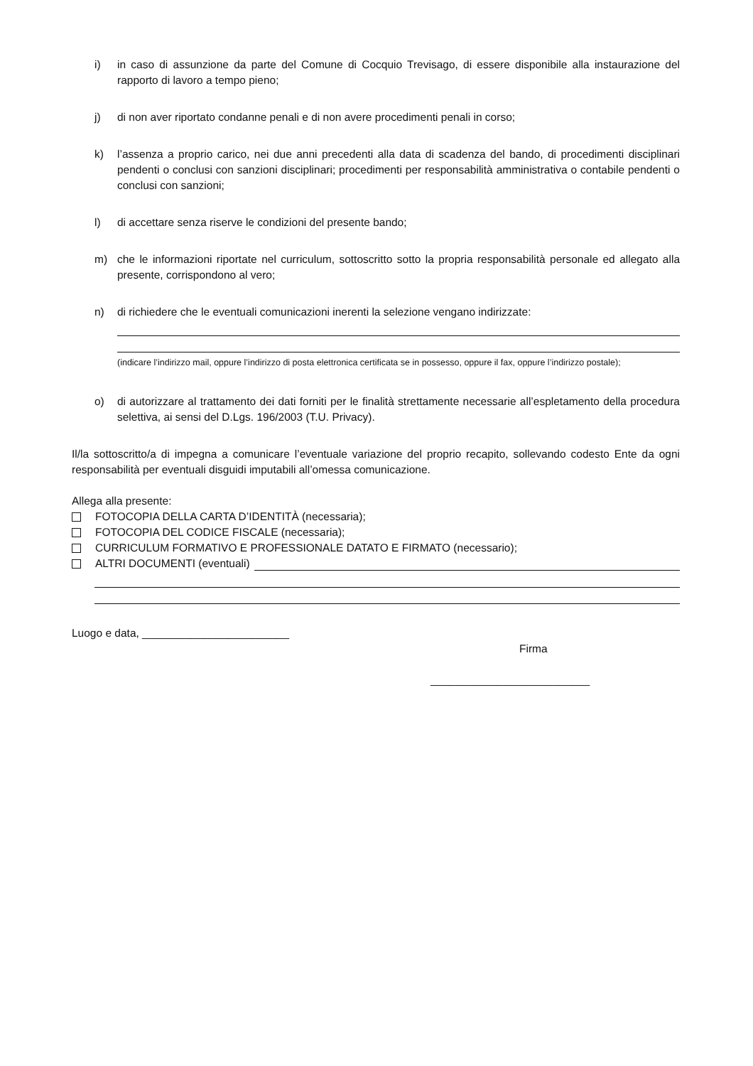i) in caso di assunzione da parte del Comune di Cocquio Trevisago, di essere disponibile alla instaurazione del rapporto di lavoro a tempo pieno;
j) di non aver riportato condanne penali e di non avere procedimenti penali in corso;
k) l’assenza a proprio carico, nei due anni precedenti alla data di scadenza del bando, di procedimenti disciplinari pendenti o conclusi con sanzioni disciplinari; procedimenti per responsabilità amministrativa o contabile pendenti o conclusi con sanzioni;
l) di accettare senza riserve le condizioni del presente bando;
m) che le informazioni riportate nel curriculum, sottoscritto sotto la propria responsabilità personale ed allegato alla presente, corrispondono al vero;
n) di richiedere che le eventuali comunicazioni inerenti la selezione vengano indirizzate:
(indicare l’indirizzo mail, oppure l’indirizzo di posta elettronica certificata se in possesso, oppure il fax, oppure l’indirizzo postale);
o) di autorizzare al trattamento dei dati forniti per le finalità strettamente necessarie all’espletamento della procedura selettiva, ai sensi del D.Lgs. 196/2003 (T.U. Privacy).
Il/la sottoscritto/a di impegna a comunicare l’eventuale variazione del proprio recapito, sollevando codesto Ente da ogni responsabilità per eventuali disguidi imputabili all’omessa comunicazione.
Allega alla presente:
FOTOCOPIA DELLA CARTA D’IDENTITÀ (necessaria);
FOTOCOPIA DEL CODICE FISCALE (necessaria);
CURRICULUM FORMATIVO E PROFESSIONALE DATATO E FIRMATO (necessario);
ALTRI DOCUMENTI (eventuali)
Luogo e data, ________________________
Firma
__________________________